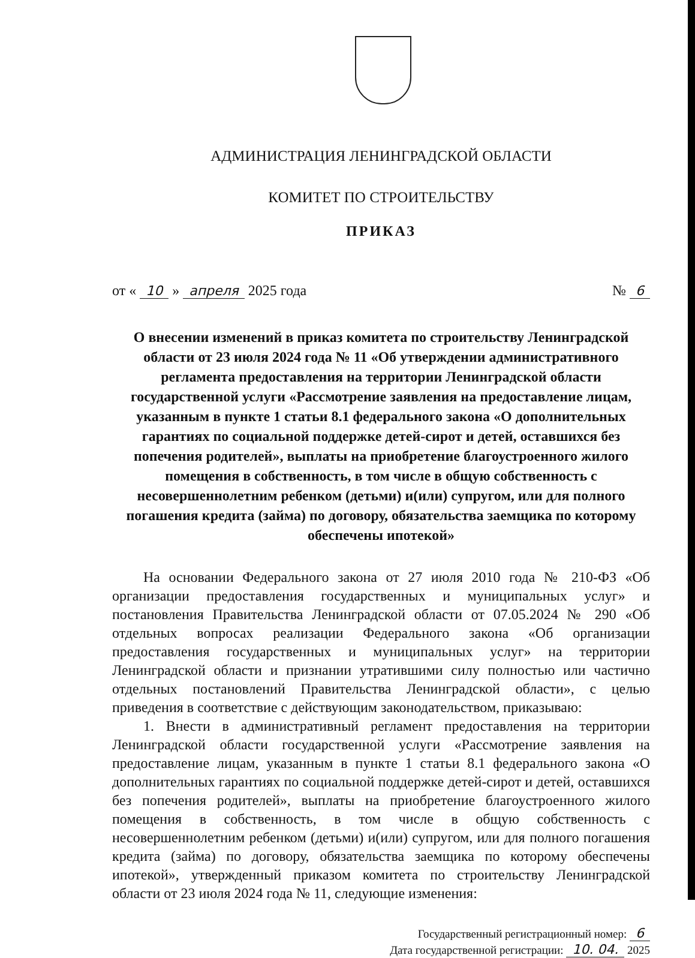АДМИНИСТРАЦИЯ ЛЕНИНГРАДСКОЙ ОБЛАСТИ
КОМИТЕТ ПО СТРОИТЕЛЬСТВУ
ПРИКАЗ
от « 10 » апреля 2025 года № 6
О внесении изменений в приказ комитета по строительству Ленинградской области от 23 июля 2024 года № 11 «Об утверждении административного регламента предоставления на территории Ленинградской области государственной услуги «Рассмотрение заявления на предоставление лицам, указанным в пункте 1 статьи 8.1 федерального закона «О дополнительных гарантиях по социальной поддержке детей-сирот и детей, оставшихся без попечения родителей», выплаты на приобретение благоустроенного жилого помещения в собственность, в том числе в общую собственность с несовершеннолетним ребенком (детьми) и(или) супругом, или для полного погашения кредита (займа) по договору, обязательства заемщика по которому обеспечены ипотекой»
На основании Федерального закона от 27 июля 2010 года № 210-ФЗ «Об организации предоставления государственных и муниципальных услуг» и постановления Правительства Ленинградской области от 07.05.2024 № 290 «Об отдельных вопросах реализации Федерального закона «Об организации предоставления государственных и муниципальных услуг» на территории Ленинградской области и признании утратившими силу полностью или частично отдельных постановлений Правительства Ленинградской области», с целью приведения в соответствие с действующим законодательством, приказываю:
1. Внести в административный регламент предоставления на территории Ленинградской области государственной услуги «Рассмотрение заявления на предоставление лицам, указанным в пункте 1 статьи 8.1 федерального закона «О дополнительных гарантиях по социальной поддержке детей-сирот и детей, оставшихся без попечения родителей», выплаты на приобретение благоустроенного жилого помещения в собственность, в том числе в общую собственность с несовершеннолетним ребенком (детьми) и(или) супругом, или для полного погашения кредита (займа) по договору, обязательства заемщика по которому обеспечены ипотекой», утвержденный приказом комитета по строительству Ленинградской области от 23 июля 2024 года № 11, следующие изменения:
Государственный регистрационный номер: 6
Дата государственной регистрации: 10. 04. 2025